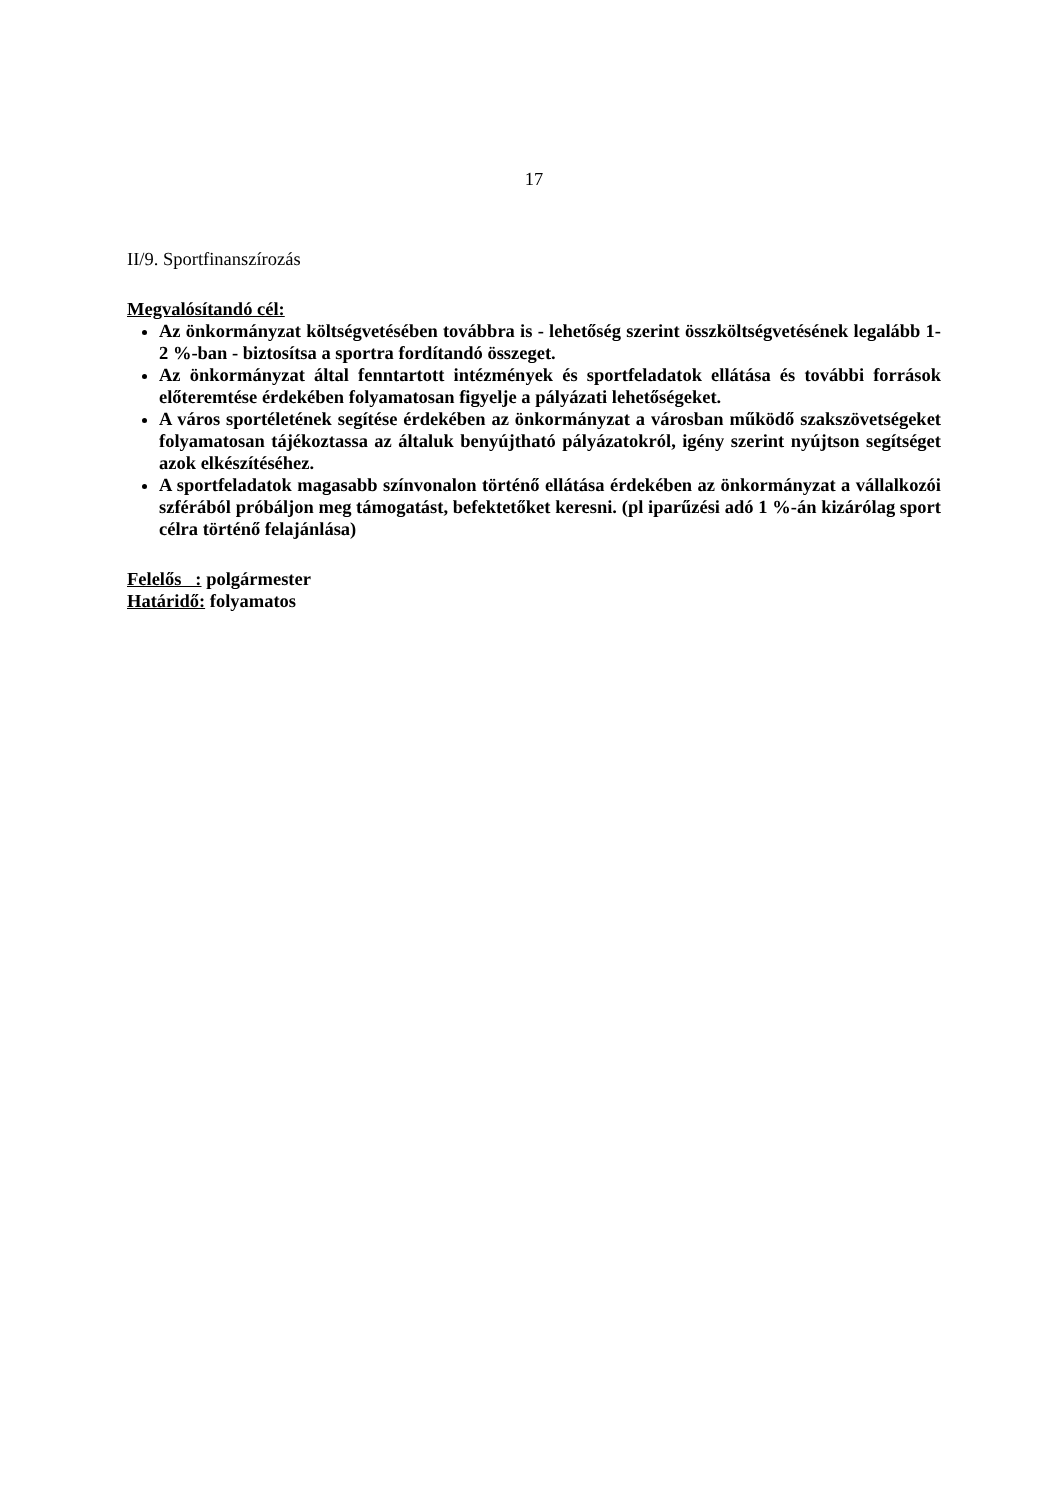17
II/9. Sportfinanszírozás
Megvalósítandó cél:
Az önkormányzat költségvetésében továbbra is - lehetőség szerint összköltségvetésének legalább 1-2 %-ban - biztosítsa a sportra fordítandó összeget.
Az önkormányzat által fenntartott intézmények és sportfeladatok ellátása és további források előteremtése érdekében folyamatosan figyelje a pályázati lehetőségeket.
A város sportéletének segítése érdekében az önkormányzat a városban működő szakszövetségeket folyamatosan tájékoztassa az általuk benyújtható pályázatokról, igény szerint nyújtson segítséget azok elkészítéséhez.
A sportfeladatok magasabb színvonalon történő ellátása érdekében az önkormányzat a vállalkozói szférából próbáljon meg támogatást, befektetőket keresni. (pl iparűzési adó 1 %-án kizárólag sport célra történő felajánlása)
Felelős : polgármester
Határidő: folyamatos